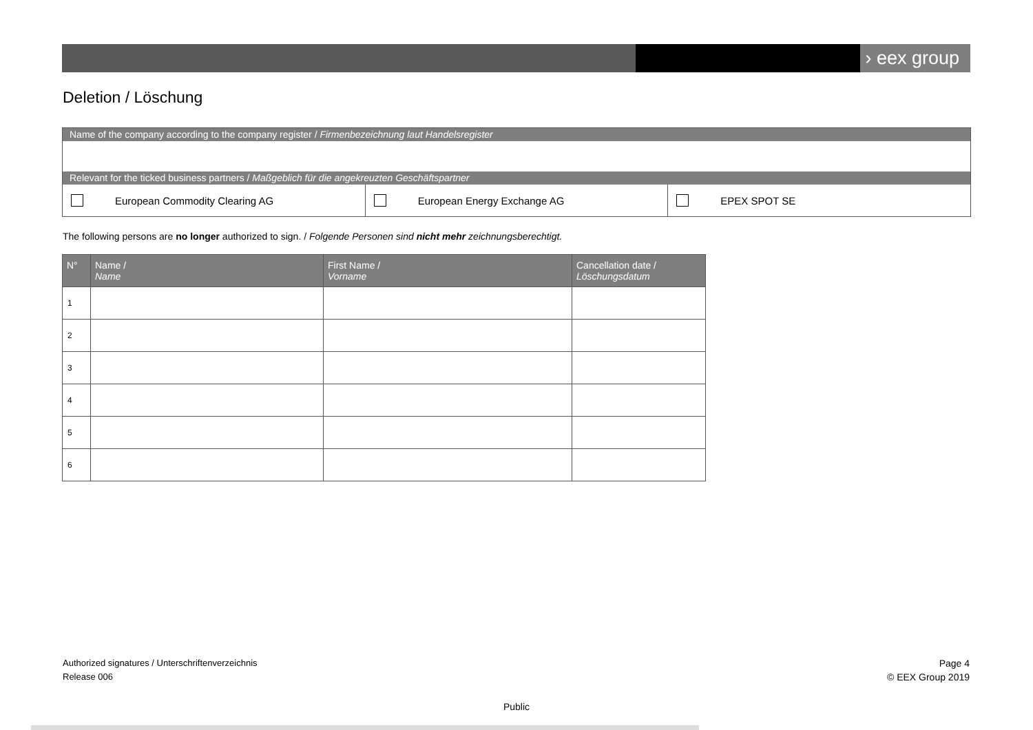› eex group
Deletion / Löschung
Name of the company according to the company register / Firmenbezeichnung laut Handelsregister
Relevant for the ticked business partners / Maßgeblich für die angekreuzten Geschäftspartner
European Commodity Clearing AG European Energy Exchange AG EPEX SPOT SE
The following persons are no longer authorized to sign. / Folgende Personen sind nicht mehr zeichnungsberechtigt.
| N° | Name / Name | First Name / Vorname | Cancellation date / Löschungsdatum |
| --- | --- | --- | --- |
| 1 | | | |
| 2 | | | |
| 3 | | | |
| 4 | | | |
| 5 | | | |
| 6 | | | |
Authorized signatures / Unterschriftenverzeichnis
Release 006
Page 4
© EEX Group 2019
Public